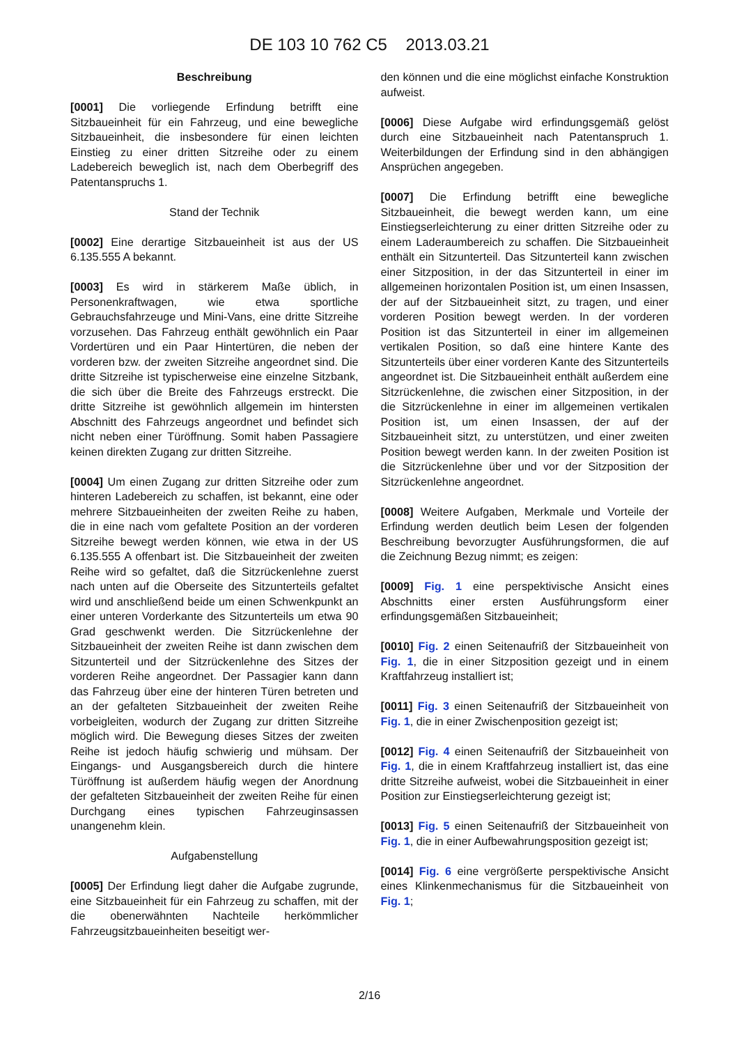DE 103 10 762 C5 2013.03.21
Beschreibung
[0001] Die vorliegende Erfindung betrifft eine Sitzbaueinheit für ein Fahrzeug, und eine bewegliche Sitzbaueinheit, die insbesondere für einen leichten Einstieg zu einer dritten Sitzreihe oder zu einem Ladebereich beweglich ist, nach dem Oberbegriff des Patentanspruchs 1.
Stand der Technik
[0002] Eine derartige Sitzbaueinheit ist aus der US 6.135.555 A bekannt.
[0003] Es wird in stärkerem Maße üblich, in Personenkraftwagen, wie etwa sportliche Gebrauchsfahrzeuge und Mini-Vans, eine dritte Sitzreihe vorzusehen. Das Fahrzeug enthält gewöhnlich ein Paar Vordertüren und ein Paar Hintertüren, die neben der vorderen bzw. der zweiten Sitzreihe angeordnet sind. Die dritte Sitzreihe ist typischerweise eine einzelne Sitzbank, die sich über die Breite des Fahrzeugs erstreckt. Die dritte Sitzreihe ist gewöhnlich allgemein im hintersten Abschnitt des Fahrzeugs angeordnet und befindet sich nicht neben einer Türöffnung. Somit haben Passagiere keinen direkten Zugang zur dritten Sitzreihe.
[0004] Um einen Zugang zur dritten Sitzreihe oder zum hinteren Ladebereich zu schaffen, ist bekannt, eine oder mehrere Sitzbaueinheiten der zweiten Reihe zu haben, die in eine nach vom gefaltete Position an der vorderen Sitzreihe bewegt werden können, wie etwa in der US 6.135.555 A offenbart ist. Die Sitzbaueinheit der zweiten Reihe wird so gefaltet, daß die Sitzrückenlehne zuerst nach unten auf die Oberseite des Sitzunterteils gefaltet wird und anschließend beide um einen Schwenkpunkt an einer unteren Vorderkante des Sitzunterteils um etwa 90 Grad geschwenkt werden. Die Sitzrückenlehne der Sitzbaueinheit der zweiten Reihe ist dann zwischen dem Sitzunterteil und der Sitzrückenlehne des Sitzes der vorderen Reihe angeordnet. Der Passagier kann dann das Fahrzeug über eine der hinteren Türen betreten und an der gefalteten Sitzbaueinheit der zweiten Reihe vorbeigleiten, wodurch der Zugang zur dritten Sitzreihe möglich wird. Die Bewegung dieses Sitzes der zweiten Reihe ist jedoch häufig schwierig und mühsam. Der Eingangs- und Ausgangsbereich durch die hintere Türöffnung ist außerdem häufig wegen der Anordnung der gefalteten Sitzbaueinheit der zweiten Reihe für einen Durchgang eines typischen Fahrzeuginsassen unangenehm klein.
Aufgabenstellung
[0005] Der Erfindung liegt daher die Aufgabe zugrunde, eine Sitzbaueinheit für ein Fahrzeug zu schaffen, mit der die obenerwähnten Nachteile herkömmlicher Fahrzeugsitzbaueinheiten beseitigt wer-
den können und die eine möglichst einfache Konstruktion aufweist.
[0006] Diese Aufgabe wird erfindungsgemäß gelöst durch eine Sitzbaueinheit nach Patentanspruch 1. Weiterbildungen der Erfindung sind in den abhängigen Ansprüchen angegeben.
[0007] Die Erfindung betrifft eine bewegliche Sitzbaueinheit, die bewegt werden kann, um eine Einstiegserleichterung zu einer dritten Sitzreihe oder zu einem Laderaumbereich zu schaffen. Die Sitzbaueinheit enthält ein Sitzunterteil. Das Sitzunterteil kann zwischen einer Sitzposition, in der das Sitzunterteil in einer im allgemeinen horizontalen Position ist, um einen Insassen, der auf der Sitzbaueinheit sitzt, zu tragen, und einer vorderen Position bewegt werden. In der vorderen Position ist das Sitzunterteil in einer im allgemeinen vertikalen Position, so daß eine hintere Kante des Sitzunterteils über einer vorderen Kante des Sitzunterteils angeordnet ist. Die Sitzbaueinheit enthält außerdem eine Sitzrückenlehne, die zwischen einer Sitzposition, in der die Sitzrückenlehne in einer im allgemeinen vertikalen Position ist, um einen Insassen, der auf der Sitzbaueinheit sitzt, zu unterstützen, und einer zweiten Position bewegt werden kann. In der zweiten Position ist die Sitzrückenlehne über und vor der Sitzposition der Sitzrückenlehne angeordnet.
[0008] Weitere Aufgaben, Merkmale und Vorteile der Erfindung werden deutlich beim Lesen der folgenden Beschreibung bevorzugter Ausführungsformen, die auf die Zeichnung Bezug nimmt; es zeigen:
[0009] Fig. 1 eine perspektivische Ansicht eines Abschnitts einer ersten Ausführungsform einer erfindungsgemäßen Sitzbaueinheit;
[0010] Fig. 2 einen Seitenaufriß der Sitzbaueinheit von Fig. 1, die in einer Sitzposition gezeigt und in einem Kraftfahrzeug installiert ist;
[0011] Fig. 3 einen Seitenaufriß der Sitzbaueinheit von Fig. 1, die in einer Zwischenposition gezeigt ist;
[0012] Fig. 4 einen Seitenaufriß der Sitzbaueinheit von Fig. 1, die in einem Kraftfahrzeug installiert ist, das eine dritte Sitzreihe aufweist, wobei die Sitzbaueinheit in einer Position zur Einstiegserleichterung gezeigt ist;
[0013] Fig. 5 einen Seitenaufriß der Sitzbaueinheit von Fig. 1, die in einer Aufbewahrungsposition gezeigt ist;
[0014] Fig. 6 eine vergrößerte perspektivische Ansicht eines Klinkenmechanismus für die Sitzbaueinheit von Fig. 1;
2/16